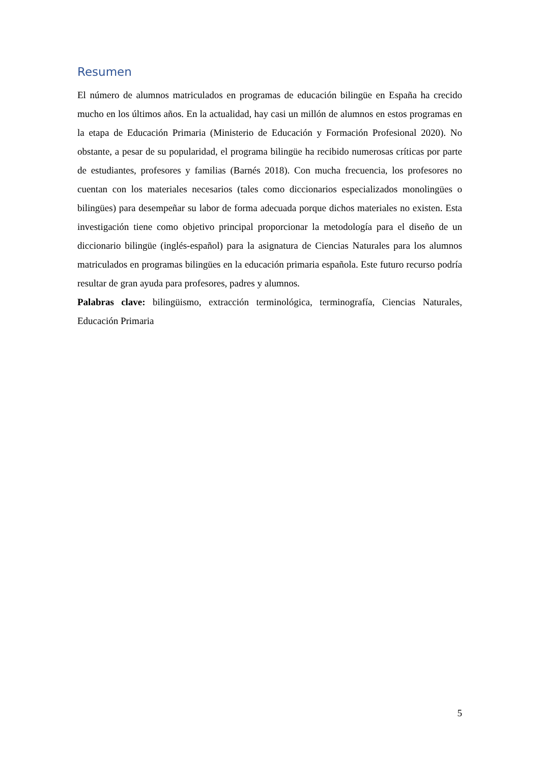Resumen
El número de alumnos matriculados en programas de educación bilingüe en España ha crecido mucho en los últimos años. En la actualidad, hay casi un millón de alumnos en estos programas en la etapa de Educación Primaria (Ministerio de Educación y Formación Profesional 2020). No obstante, a pesar de su popularidad, el programa bilingüe ha recibido numerosas críticas por parte de estudiantes, profesores y familias (Barnés 2018). Con mucha frecuencia, los profesores no cuentan con los materiales necesarios (tales como diccionarios especializados monolingües o bilingües) para desempeñar su labor de forma adecuada porque dichos materiales no existen. Esta investigación tiene como objetivo principal proporcionar la metodología para el diseño de un diccionario bilingüe (inglés-español) para la asignatura de Ciencias Naturales para los alumnos matriculados en programas bilingües en la educación primaria española. Este futuro recurso podría resultar de gran ayuda para profesores, padres y alumnos.
Palabras clave: bilingüismo, extracción terminológica, terminografía, Ciencias Naturales, Educación Primaria
5